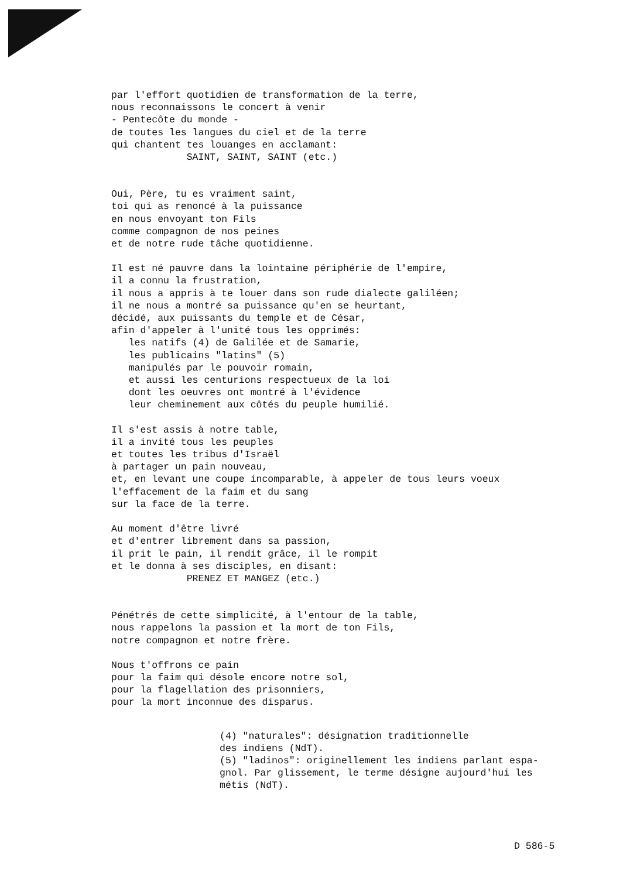par l'effort quotidien de transformation de la terre, nous reconnaissons le concert à venir - Pentecôte du monde - de toutes les langues du ciel et de la terre qui chantent tes louanges en acclamant: SAINT, SAINT, SAINT (etc.)
Oui, Père, tu es vraiment saint, toi qui as renoncé à la puissance en nous envoyant ton Fils comme compagnon de nos peines et de notre rude tâche quotidienne.
Il est né pauvre dans la lointaine périphérie de l'empire, il a connu la frustration, il nous a appris à te louer dans son rude dialecte galiléen; il ne nous a montré sa puissance qu'en se heurtant, décidé, aux puissants du temple et de César, afin d'appeler à l'unité tous les opprimés: les natifs (4) de Galilée et de Samarie, les publicains "latins" (5) manipulés par le pouvoir romain, et aussi les centurions respectueux de la loi dont les oeuvres ont montré à l'évidence leur cheminement aux côtés du peuple humilié.
Il s'est assis à notre table, il a invité tous les peuples et toutes les tribus d'Israël à partager un pain nouveau, et, en levant une coupe incomparable, à appeler de tous leurs voeux l'effacement de la faim et du sang sur la face de la terre.
Au moment d'être livré et d'entrer librement dans sa passion, il prit le pain, il rendit grâce, il le rompit et le donna à ses disciples, en disant: PRENEZ ET MANGEZ (etc.)
Pénétrés de cette simplicité, à l'entour de la table, nous rappelons la passion et la mort de ton Fils, notre compagnon et notre frère.
Nous t'offrons ce pain pour la faim qui désole encore notre sol, pour la flagellation des prisonniers, pour la mort inconnue des disparus.
(4) "naturales": désignation traditionnelle des indiens (NdT). (5) "ladinos": originellement les indiens parlant espa- gnol. Par glissement, le terme désigne aujourd'hui les métis (NdT).
D 586-5